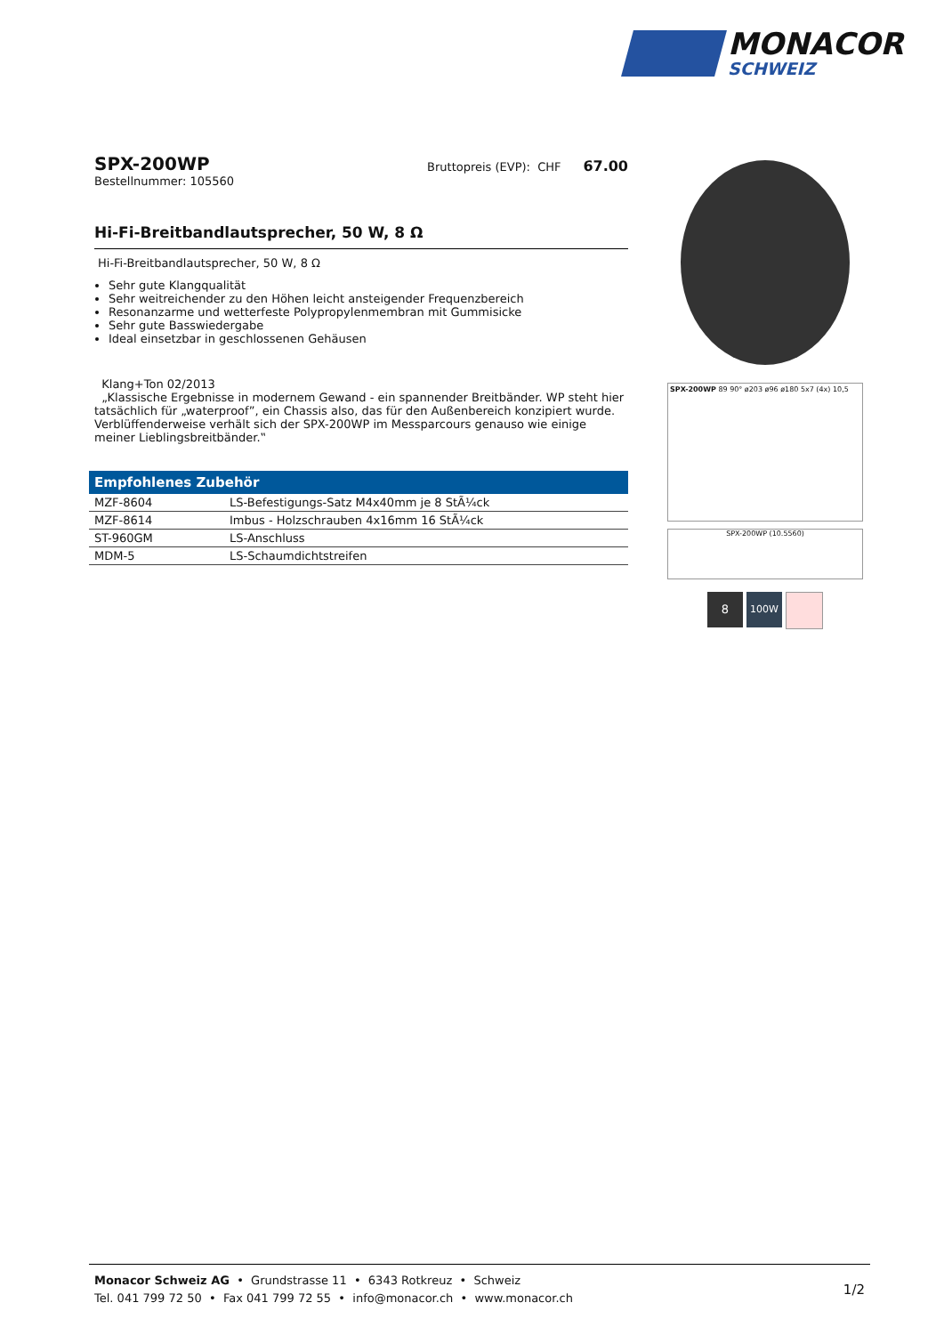MONACOR
SCHWEIZ
SPX-200WP
Bestellnummer: 105560
Bruttopreis (EVP): CHF 67.00
Hi-Fi-Breitbandlautsprecher, 50 W, 8 Ω
Hi-Fi-Breitbandlautsprecher, 50 W, 8 Ω
Sehr gute Klangqualität
Sehr weitreichender zu den Höhen leicht ansteigender Frequenzbereich
Resonanzarme und wetterfeste Polypropylenmembran mit Gummisicke
Sehr gute Basswiedergabe
Ideal einsetzbar in geschlossenen Gehäusen
Klang+Ton 02/2013
„Klassische Ergebnisse in modernem Gewand - ein spannender Breitbänder. WP steht hier tatsächlich für „waterproof”, ein Chassis also, das für den Außenbereich konzipiert wurde. Verblüffenderweise verhält sich der SPX-200WP im Messparcours genauso wie einige meiner Lieblingsbreitbänder.‟
| Empfohlenes Zubehör | |
| --- | --- |
| MZF-8604 | LS-Befestigungs-Satz M4x40mm je 8 StÃ¼ck |
| MZF-8614 | Imbus - Holzschrauben 4x16mm 16 StÃ¼ck |
| ST-960GM | LS-Anschluss |
| MDM-5 | LS-Schaumdichtstreifen |
SPX-200WP 89 90° ø203 ø96 ø180 5x7 (4x) 10,5
SPX-200WP (10.5560)
8
100W
Monacor Schweiz AG • Grundstrasse 11 • 6343 Rotkreuz • Schweiz
Tel. 041 799 72 50 • Fax 041 799 72 55 • info@monacor.ch • www.monacor.ch
1/2